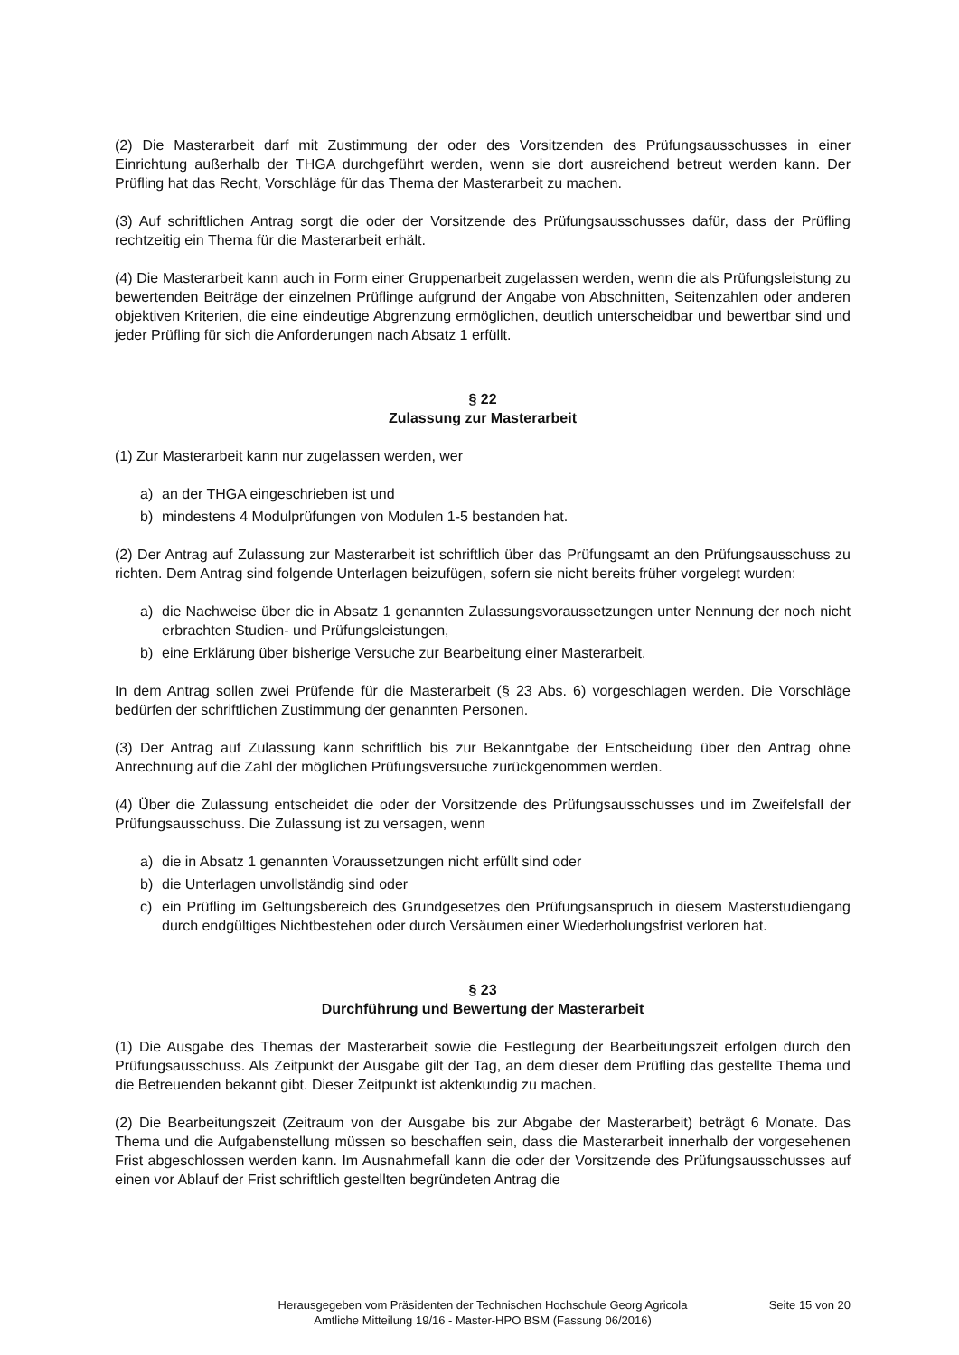(2) Die Masterarbeit darf mit Zustimmung der oder des Vorsitzenden des Prüfungsausschusses in einer Einrichtung außerhalb der THGA durchgeführt werden, wenn sie dort ausreichend betreut werden kann. Der Prüfling hat das Recht, Vorschläge für das Thema der Masterarbeit zu machen.
(3) Auf schriftlichen Antrag sorgt die oder der Vorsitzende des Prüfungsausschusses dafür, dass der Prüfling rechtzeitig ein Thema für die Masterarbeit erhält.
(4) Die Masterarbeit kann auch in Form einer Gruppenarbeit zugelassen werden, wenn die als Prüfungsleistung zu bewertenden Beiträge der einzelnen Prüflinge aufgrund der Angabe von Abschnitten, Seitenzahlen oder anderen objektiven Kriterien, die eine eindeutige Abgrenzung ermöglichen, deutlich unterscheidbar und bewertbar sind und jeder Prüfling für sich die Anforderungen nach Absatz 1 erfüllt.
§ 22
Zulassung zur Masterarbeit
(1) Zur Masterarbeit kann nur zugelassen werden, wer
a) an der THGA eingeschrieben ist und
b) mindestens 4 Modulprüfungen von Modulen 1-5 bestanden hat.
(2) Der Antrag auf Zulassung zur Masterarbeit ist schriftlich über das Prüfungsamt an den Prüfungsausschuss zu richten. Dem Antrag sind folgende Unterlagen beizufügen, sofern sie nicht bereits früher vorgelegt wurden:
a) die Nachweise über die in Absatz 1 genannten Zulassungsvoraussetzungen unter Nennung der noch nicht erbrachten Studien- und Prüfungsleistungen,
b) eine Erklärung über bisherige Versuche zur Bearbeitung einer Masterarbeit.
In dem Antrag sollen zwei Prüfende für die Masterarbeit (§ 23 Abs. 6) vorgeschlagen werden. Die Vorschläge bedürfen der schriftlichen Zustimmung der genannten Personen.
(3) Der Antrag auf Zulassung kann schriftlich bis zur Bekanntgabe der Entscheidung über den Antrag ohne Anrechnung auf die Zahl der möglichen Prüfungsversuche zurückgenommen werden.
(4) Über die Zulassung entscheidet die oder der Vorsitzende des Prüfungsausschusses und im Zweifelsfall der Prüfungsausschuss. Die Zulassung ist zu versagen, wenn
a) die in Absatz 1 genannten Voraussetzungen nicht erfüllt sind oder
b) die Unterlagen unvollständig sind oder
c) ein Prüfling im Geltungsbereich des Grundgesetzes den Prüfungsanspruch in diesem Masterstudiengang durch endgültiges Nichtbestehen oder durch Versäumen einer Wiederholungsfrist verloren hat.
§ 23
Durchführung und Bewertung der Masterarbeit
(1) Die Ausgabe des Themas der Masterarbeit sowie die Festlegung der Bearbeitungszeit erfolgen durch den Prüfungsausschuss. Als Zeitpunkt der Ausgabe gilt der Tag, an dem dieser dem Prüfling das gestellte Thema und die Betreuenden bekannt gibt. Dieser Zeitpunkt ist aktenkundig zu machen.
(2) Die Bearbeitungszeit (Zeitraum von der Ausgabe bis zur Abgabe der Masterarbeit) beträgt 6 Monate. Das Thema und die Aufgabenstellung müssen so beschaffen sein, dass die Masterarbeit innerhalb der vorgesehenen Frist abgeschlossen werden kann. Im Ausnahmefall kann die oder der Vorsitzende des Prüfungsausschusses auf einen vor Ablauf der Frist schriftlich gestellten begründeten Antrag die
Herausgegeben vom Präsidenten der Technischen Hochschule Georg Agricola
Amtliche Mitteilung 19/16 - Master-HPO BSM (Fassung 06/2016)
Seite 15 von 20